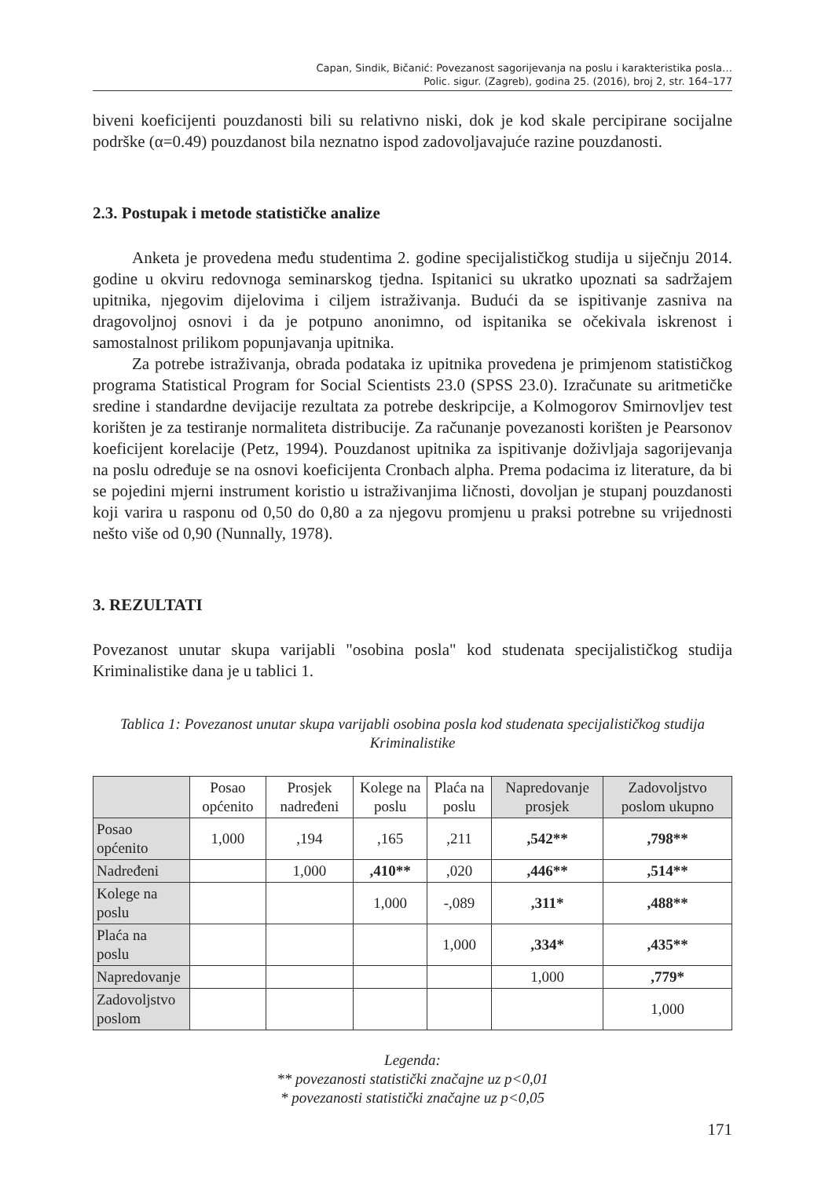Capan, Sindik, Bičanić: Povezanost sagorijevanja na poslu i karakteristika posla…
Polic. sigur. (Zagreb), godina 25. (2016), broj 2, str. 164–177
biveni koeficijenti pouzdanosti bili su relativno niski, dok je kod skale percipirane socijalne podrške (α=0.49) pouzdanost bila neznatno ispod zadovoljavajuće razine pouzdanosti.
2.3. Postupak i metode statističke analize
Anketa je provedena među studentima 2. godine specijalističkog studija u siječnju 2014. godine u okviru redovnoga seminarskog tjedna. Ispitanici su ukratko upoznati sa sadržajem upitnika, njegovim dijelovima i ciljem istraživanja. Budući da se ispitivanje zasniva na dragovoljnoj osnovi i da je potpuno anonimno, od ispitanika se očekivala iskrenost i samostalnost prilikom popunjavanja upitnika.
Za potrebe istraživanja, obrada podataka iz upitnika provedena je primjenom statističkog programa Statistical Program for Social Scientists 23.0 (SPSS 23.0). Izračunate su aritmetičke sredine i standardne devijacije rezultata za potrebe deskripcije, a Kolmogorov Smirnovljev test korišten je za testiranje normaliteta distribucije. Za računanje povezanosti korišten je Pearsonov koeficijent korelacije (Petz, 1994). Pouzdanost upitnika za ispitivanje doživljaja sagorijevanja na poslu određuje se na osnovi koeficijenta Cronbach alpha. Prema podacima iz literature, da bi se pojedini mjerni instrument koristio u istraživanjima ličnosti, dovoljan je stupanj pouzdanosti koji varira u rasponu od 0,50 do 0,80 a za njegovu promjenu u praksi potrebne su vrijednosti nešto više od 0,90 (Nunnally, 1978).
3. REZULTATI
Povezanost unutar skupa varijabli "osobina posla" kod studenata specijalističkog studija Kriminalistike dana je u tablici 1.
Tablica 1: Povezanost unutar skupa varijabli osobina posla kod studenata specijalističkog studija Kriminalistike
| | Posao općenito | Prosjek nadređeni | Kolege na poslu | Plaća na poslu | Napredovanje prosjek | Zadovoljstvo poslom ukupno |
| --- | --- | --- | --- | --- | --- | --- |
| Posao općenito | 1,000 | ,194 | ,165 | ,211 | ,542** | ,798** |
| Nadređeni | | 1,000 | ,410** | ,020 | ,446** | ,514** |
| Kolege na poslu | | | 1,000 | -,089 | ,311* | ,488** |
| Plaća na poslu | | | | 1,000 | ,334* | ,435** |
| Napredovanje | | | | | 1,000 | ,779* |
| Zadovoljstvo poslom | | | | | | 1,000 |
Legenda:
** povezanosti statistički značajne uz p<0,01
* povezanosti statistički značajne uz p<0,05
171